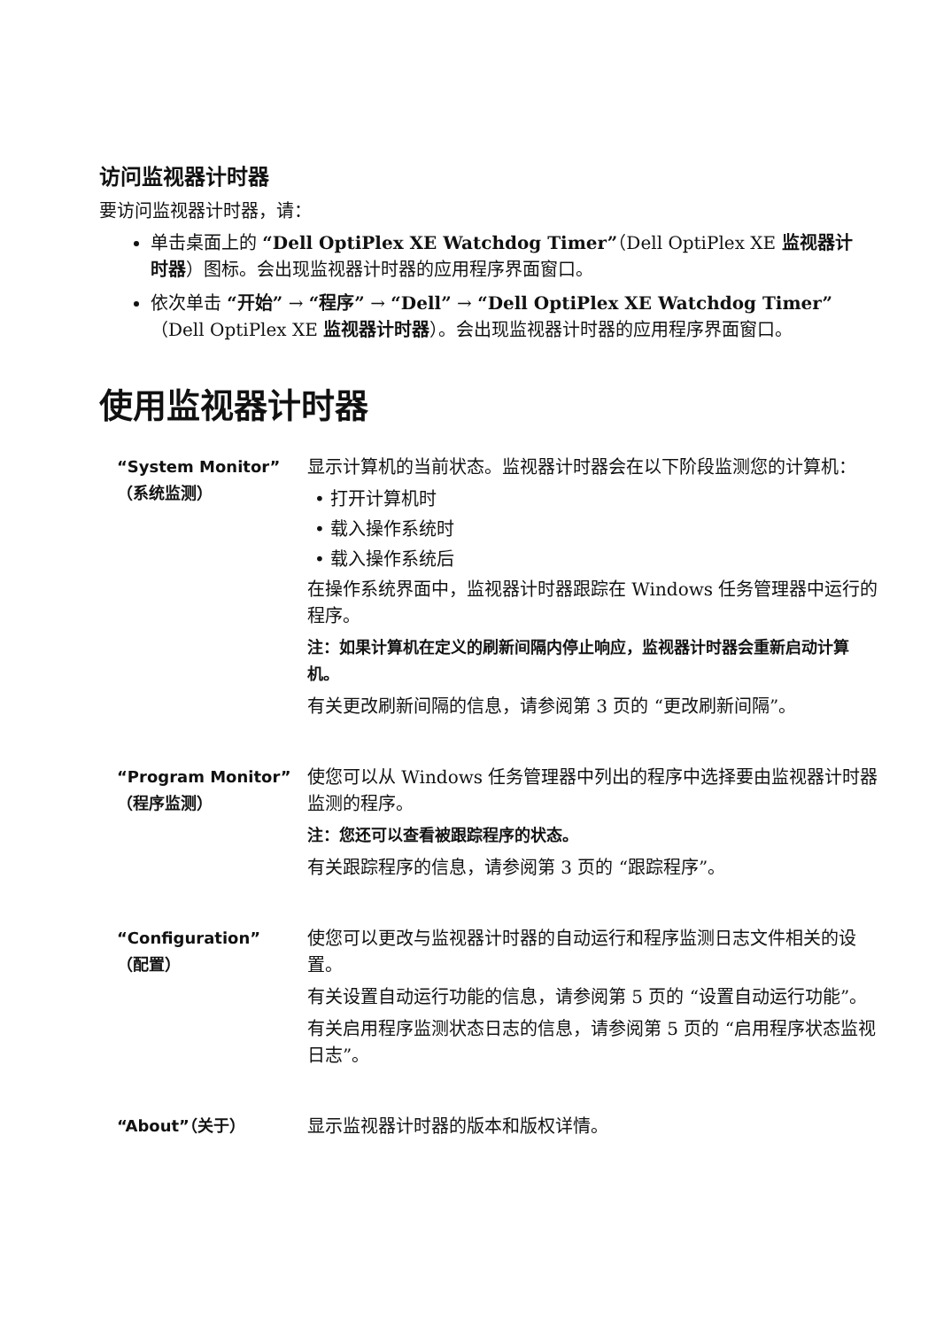访问监视器计时器
要访问监视器计时器，请：
单击桌面上的 “Dell OptiPlex XE Watchdog Timer”（Dell OptiPlex XE 监视器计时器）图标。会出现监视器计时器的应用程序界面窗口。
依次单击 “开始” → “程序” → “Dell” → “Dell OptiPlex XE Watchdog Timer”（Dell OptiPlex XE 监视器计时器）。会出现监视器计时器的应用程序界面窗口。
使用监视器计时器
| “System Monitor” （系统监测） | 显示计算机的当前状态。监视器计时器会在以下阶段监测您的计算机： • 打开计算机时 • 载入操作系统时 • 载入操作系统后 在操作系统界面中，监视器计时器跟踪在 Windows 任务管理器中运行的程序。 注：如果计算机在定义的刷新间隔内停止响应，监视器计时器会重新启动计算机。 有关更改刷新间隔的信息，请参阅第 3 页的 “更改刷新间隔”。 |
| “Program Monitor” （程序监测） | 使您可以从 Windows 任务管理器中列出的程序中选择要由监视器计时器监测的程序。 注：您还可以查看被跟踪程序的状态。 有关跟踪程序的信息，请参阅第 3 页的 “跟踪程序”。 |
| “Configuration” （配置） | 使您可以更改与监视器计时器的自动运行和程序监测日志文件相关的设置。 有关设置自动运行功能的信息，请参阅第 5 页的 “设置自动运行功能”。 有关启用程序监测状态日志的信息，请参阅第 5 页的 “启用程序状态监视日志”。 |
| “About”（关于） | 显示监视器计时器的版本和版权详情。 |